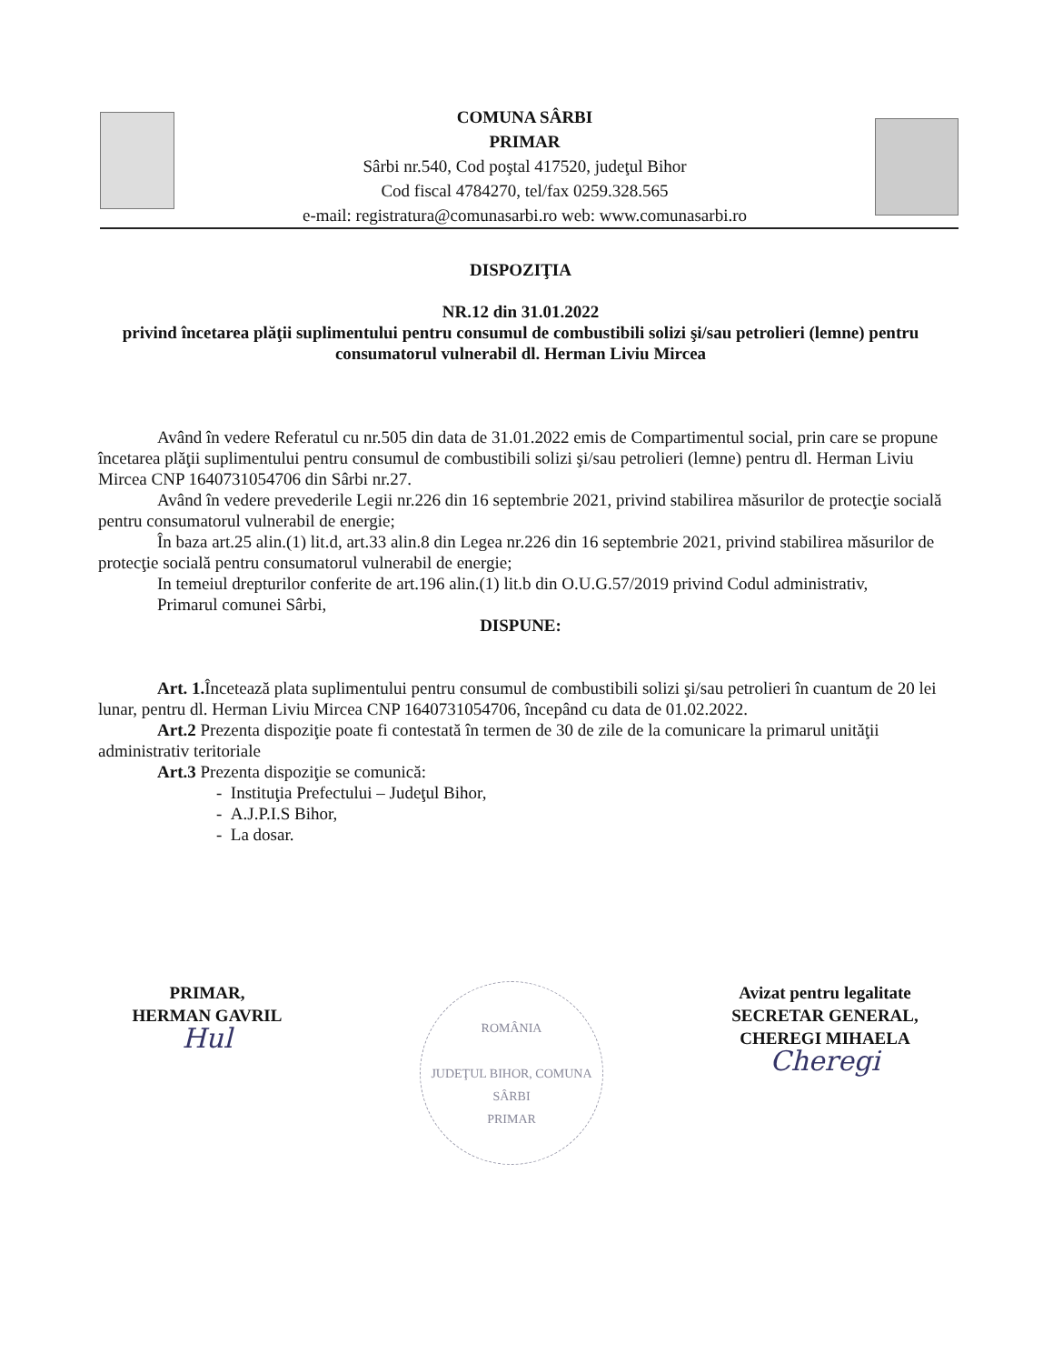COMUNA SÂRBI
PRIMAR
Sârbi nr.540, Cod poştal 417520, judeţul Bihor
Cod fiscal 4784270, tel/fax 0259.328.565
e-mail: registratura@comunasarbi.ro web: www.comunasarbi.ro
DISPOZIŢIA
NR.12 din 31.01.2022
privind încetarea plăţii suplimentului pentru consumul de combustibili solizi şi/sau petrolieri (lemne) pentru consumatorul vulnerabil dl. Herman Liviu Mircea
Având în vedere Referatul cu nr.505 din data de 31.01.2022 emis de Compartimentul social, prin care se propune încetarea plăţii suplimentului pentru consumul de combustibili solizi şi/sau petrolieri (lemne) pentru dl. Herman Liviu Mircea CNP 1640731054706 din Sârbi nr.27.
Având în vedere prevederile Legii nr.226 din 16 septembrie 2021, privind stabilirea măsurilor de protecţie socială pentru consumatorul vulnerabil de energie;
În baza art.25 alin.(1) lit.d, art.33 alin.8 din Legea nr.226 din 16 septembrie 2021, privind stabilirea măsurilor de protecţie socială pentru consumatorul vulnerabil de energie;
In temeiul drepturilor conferite de art.196 alin.(1) lit.b din O.U.G.57/2019 privind Codul administrativ,
Primarul comunei Sârbi,
DISPUNE:
Art. 1. Încetează plata suplimentului pentru consumul de combustibili solizi şi/sau petrolieri în cuantum de 20 lei lunar, pentru dl. Herman Liviu Mircea CNP 1640731054706, începând cu data de 01.02.2022.
Art.2 Prezenta dispoziţie poate fi contestată în termen de 30 de zile de la comunicare la primarul unităţii administrativ teritoriale
Art.3 Prezenta dispoziţie se comunică:
- Instituţia Prefectului – Judeţul Bihor,
- A.J.P.I.S Bihor,
- La dosar.
PRIMAR,
HERMAN GAVRIL
Hul
ROMÂNIA
JUDEŢUL BIHOR, COMUNA SÂRBI
PRIMAR
Avizat pentru legalitate
SECRETAR GENERAL,
CHEREGI MIHAELA
Cheregi